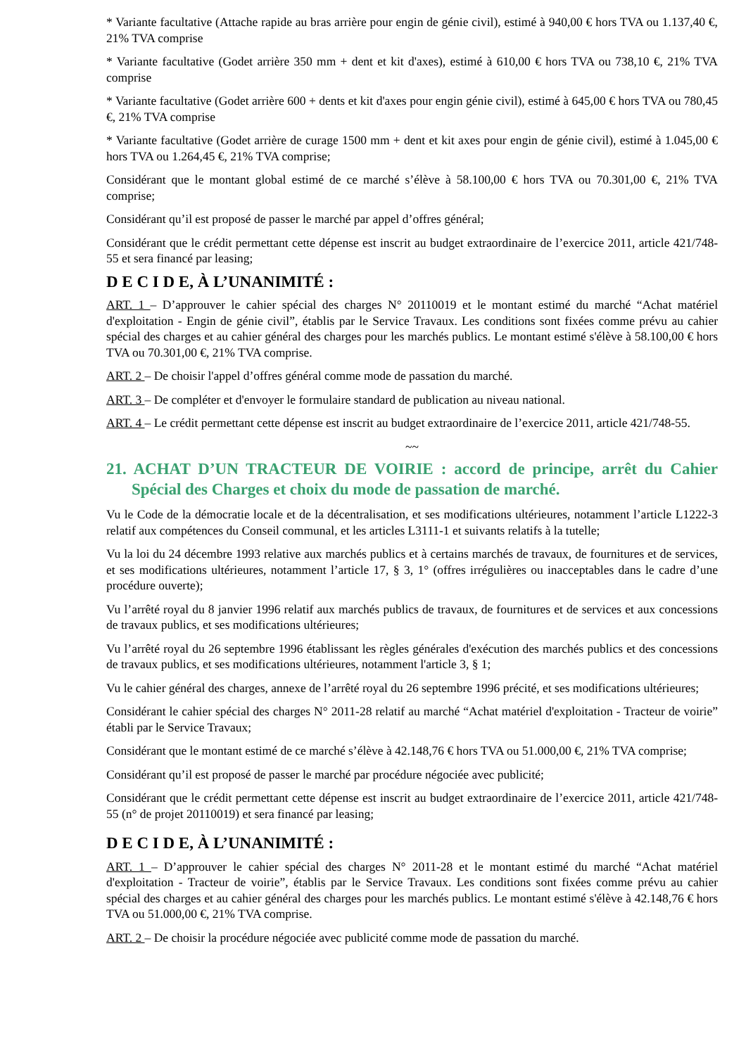* Variante facultative (Attache rapide au bras arrière pour engin de génie civil), estimé à 940,00 € hors TVA ou 1.137,40 €, 21% TVA comprise
* Variante facultative (Godet arrière 350 mm + dent et kit d'axes), estimé à 610,00 € hors TVA ou 738,10 €, 21% TVA comprise
* Variante facultative (Godet arrière 600 + dents et kit d'axes pour engin génie civil), estimé à 645,00 € hors TVA ou 780,45 €, 21% TVA comprise
* Variante facultative (Godet arrière de curage 1500 mm + dent et kit axes pour engin de génie civil), estimé à 1.045,00 € hors TVA ou 1.264,45 €, 21% TVA comprise;
Considérant que le montant global estimé de ce marché s’élève à 58.100,00 € hors TVA ou 70.301,00 €, 21% TVA comprise;
Considérant qu’il est proposé de passer le marché par appel d’offres général;
Considérant que le crédit permettant cette dépense est inscrit au budget extraordinaire de l’exercice 2011, article 421/748-55 et sera financé par leasing;
D E C I D E, À L’UNANIMITÉ :
ART. 1 – D’approuver le cahier spécial des charges N° 20110019 et le montant estimé du marché “Achat matériel d'exploitation - Engin de génie civil”, établis par le Service Travaux. Les conditions sont fixées comme prévu au cahier spécial des charges et au cahier général des charges pour les marchés publics. Le montant estimé s'élève à 58.100,00 € hors TVA ou 70.301,00 €, 21% TVA comprise.
ART. 2 – De choisir l'appel d’offres général comme mode de passation du marché.
ART. 3 – De compléter et d'envoyer le formulaire standard de publication au niveau national.
ART. 4 – Le crédit permettant cette dépense est inscrit au budget extraordinaire de l’exercice 2011, article 421/748-55.
~~
21. ACHAT D’UN TRACTEUR DE VOIRIE : accord de principe, arrêt du Cahier Spécial des Charges et choix du mode de passation de marché.
Vu le Code de la démocratie locale et de la décentralisation, et ses modifications ultérieures, notamment l’article L1222-3 relatif aux compétences du Conseil communal, et les articles L3111-1 et suivants relatifs à la tutelle;
Vu la loi du 24 décembre 1993 relative aux marchés publics et à certains marchés de travaux, de fournitures et de services, et ses modifications ultérieures, notamment l’article 17, § 3, 1° (offres irrégulières ou inacceptables dans le cadre d’une procédure ouverte);
Vu l’arrêté royal du 8 janvier 1996 relatif aux marchés publics de travaux, de fournitures et de services et aux concessions de travaux publics, et ses modifications ultérieures;
Vu l’arrêté royal du 26 septembre 1996 établissant les règles générales d'exécution des marchés publics et des concessions de travaux publics, et ses modifications ultérieures, notamment l'article 3, § 1;
Vu le cahier général des charges, annexe de l’arrêté royal du 26 septembre 1996 précité, et ses modifications ultérieures;
Considérant le cahier spécial des charges N° 2011-28 relatif au marché “Achat matériel d'exploitation - Tracteur de voirie” établi par le Service Travaux;
Considérant que le montant estimé de ce marché s’élève à 42.148,76 € hors TVA ou 51.000,00 €, 21% TVA comprise;
Considérant qu’il est proposé de passer le marché par procédure négociée avec publicité;
Considérant que le crédit permettant cette dépense est inscrit au budget extraordinaire de l’exercice 2011, article 421/748-55 (n° de projet 20110019) et sera financé par leasing;
D E C I D E, À L’UNANIMITÉ :
ART. 1 – D’approuver le cahier spécial des charges N° 2011-28 et le montant estimé du marché “Achat matériel d'exploitation - Tracteur de voirie”, établis par le Service Travaux. Les conditions sont fixées comme prévu au cahier spécial des charges et au cahier général des charges pour les marchés publics. Le montant estimé s'élève à 42.148,76 € hors TVA ou 51.000,00 €, 21% TVA comprise.
ART. 2 – De choisir la procédure négociée avec publicité comme mode de passation du marché.